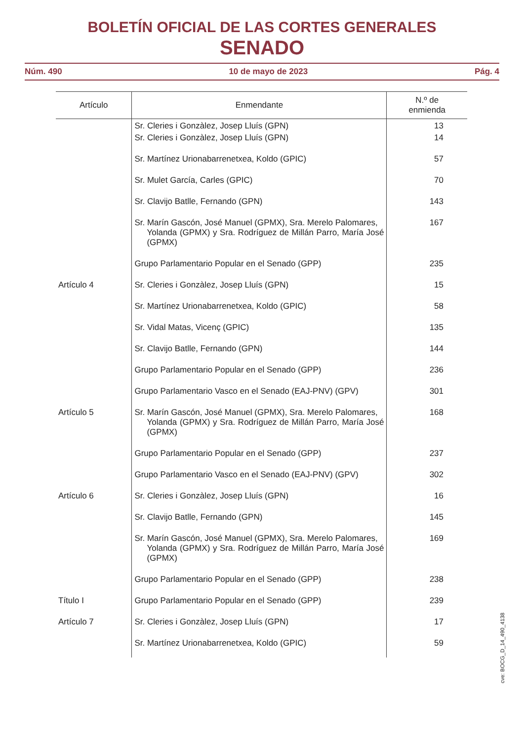BOLETÍN OFICIAL DE LAS CORTES GENERALES
SENADO
Núm. 490 10 de mayo de 2023 Pág. 4
| Artículo | Enmendante | N.º de enmienda |
| --- | --- | --- |
| | Sr. Cleries i Gonzàlez, Josep Lluís (GPN) | 13 |
| | Sr. Cleries i Gonzàlez, Josep Lluís (GPN) | 14 |
| | Sr. Martínez Urionabarrenetxea, Koldo (GPIC) | 57 |
| | Sr. Mulet García, Carles (GPIC) | 70 |
| | Sr. Clavijo Batlle, Fernando (GPN) | 143 |
| | Sr. Marín Gascón, José Manuel (GPMX), Sra. Merelo Palomares, Yolanda (GPMX) y Sra. Rodríguez de Millán Parro, María José (GPMX) | 167 |
| | Grupo Parlamentario Popular en el Senado (GPP) | 235 |
| Artículo 4 | Sr. Cleries i Gonzàlez, Josep Lluís (GPN) | 15 |
| | Sr. Martínez Urionabarrenetxea, Koldo (GPIC) | 58 |
| | Sr. Vidal Matas, Vicenç (GPIC) | 135 |
| | Sr. Clavijo Batlle, Fernando (GPN) | 144 |
| | Grupo Parlamentario Popular en el Senado (GPP) | 236 |
| | Grupo Parlamentario Vasco en el Senado (EAJ-PNV) (GPV) | 301 |
| Artículo 5 | Sr. Marín Gascón, José Manuel (GPMX), Sra. Merelo Palomares, Yolanda (GPMX) y Sra. Rodríguez de Millán Parro, María José (GPMX) | 168 |
| | Grupo Parlamentario Popular en el Senado (GPP) | 237 |
| | Grupo Parlamentario Vasco en el Senado (EAJ-PNV) (GPV) | 302 |
| Artículo 6 | Sr. Cleries i Gonzàlez, Josep Lluís (GPN) | 16 |
| | Sr. Clavijo Batlle, Fernando (GPN) | 145 |
| | Sr. Marín Gascón, José Manuel (GPMX), Sra. Merelo Palomares, Yolanda (GPMX) y Sra. Rodríguez de Millán Parro, María José (GPMX) | 169 |
| | Grupo Parlamentario Popular en el Senado (GPP) | 238 |
| Título I | Grupo Parlamentario Popular en el Senado (GPP) | 239 |
| Artículo 7 | Sr. Cleries i Gonzàlez, Josep Lluís (GPN) | 17 |
| | Sr. Martínez Urionabarrenetxea, Koldo (GPIC) | 59 |
cve: BOCG_D_14_490_4138